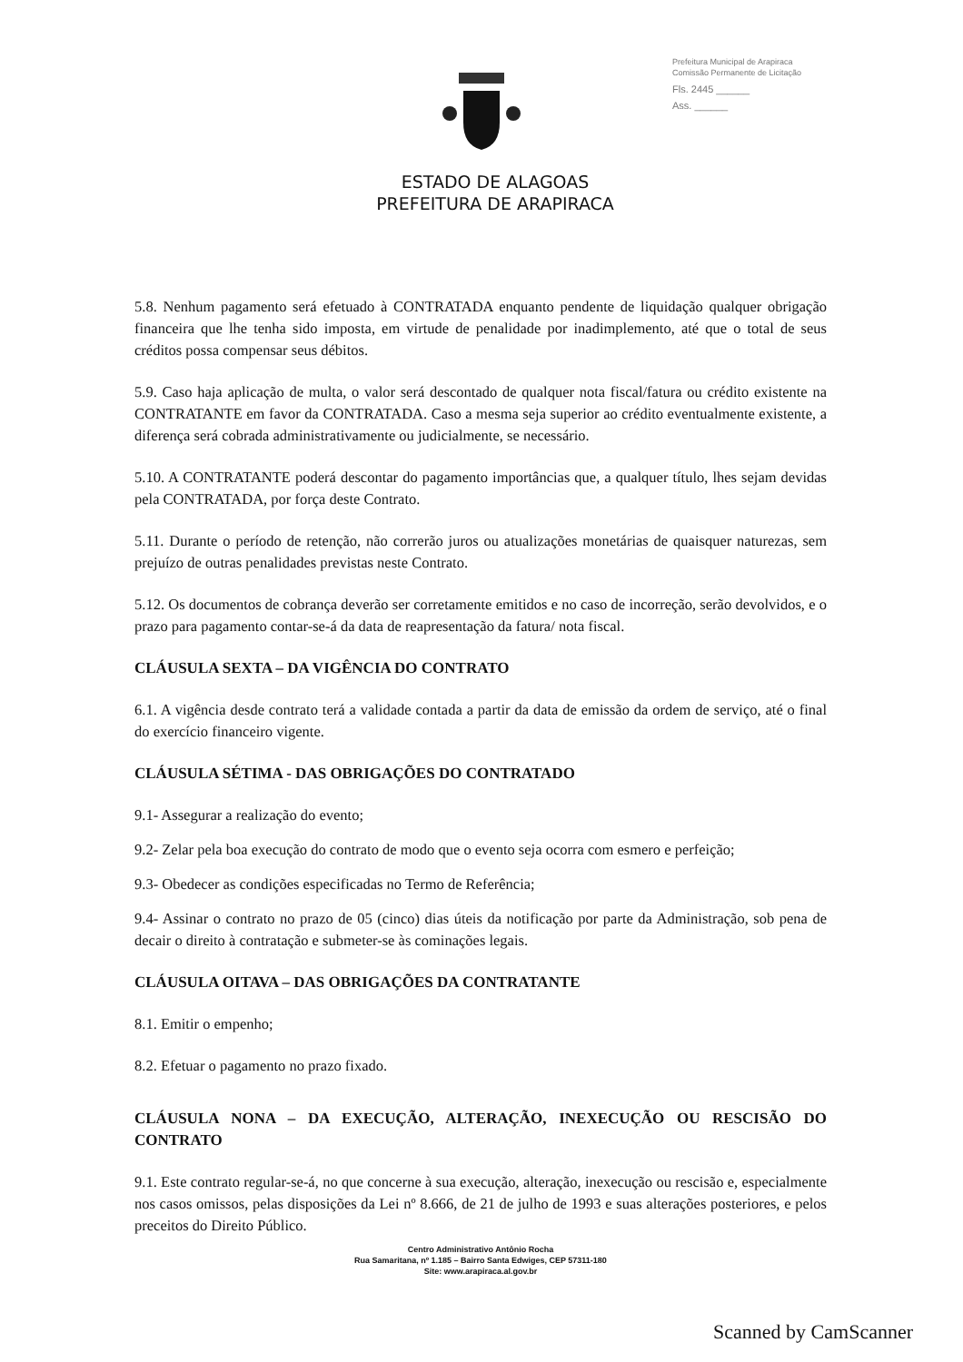Prefeitura Municipal de Arapiraca
Comissão Permanente de Licitação
Fls. 2445 ______
Ass. ______
ESTADO DE ALAGOAS
PREFEITURA DE ARAPIRACA
5.8. Nenhum pagamento será efetuado à CONTRATADA enquanto pendente de liquidação qualquer obrigação financeira que lhe tenha sido imposta, em virtude de penalidade por inadimplemento, até que o total de seus créditos possa compensar seus débitos.
5.9. Caso haja aplicação de multa, o valor será descontado de qualquer nota fiscal/fatura ou crédito existente na CONTRATANTE em favor da CONTRATADA. Caso a mesma seja superior ao crédito eventualmente existente, a diferença será cobrada administrativamente ou judicialmente, se necessário.
5.10. A CONTRATANTE poderá descontar do pagamento importâncias que, a qualquer título, lhes sejam devidas pela CONTRATADA, por força deste Contrato.
5.11. Durante o período de retenção, não correrão juros ou atualizações monetárias de quaisquer naturezas, sem prejuízo de outras penalidades previstas neste Contrato.
5.12. Os documentos de cobrança deverão ser corretamente emitidos e no caso de incorreção, serão devolvidos, e o prazo para pagamento contar-se-á da data de reapresentação da fatura/ nota fiscal.
CLÁUSULA SEXTA – DA VIGÊNCIA DO CONTRATO
6.1. A vigência desde contrato terá a validade contada a partir da data de emissão da ordem de serviço, até o final do exercício financeiro vigente.
CLÁUSULA SÉTIMA - DAS OBRIGAÇÕES DO CONTRATADO
9.1- Assegurar a realização do evento;
9.2- Zelar pela boa execução do contrato de modo que o evento seja ocorra com esmero e perfeição;
9.3- Obedecer as condições especificadas no Termo de Referência;
9.4- Assinar o contrato no prazo de 05 (cinco) dias úteis da notificação por parte da Administração, sob pena de decair o direito à contratação e submeter-se às cominações legais.
CLÁUSULA OITAVA – DAS OBRIGAÇÕES DA CONTRATANTE
8.1. Emitir o empenho;
8.2. Efetuar o pagamento no prazo fixado.
CLÁUSULA NONA – DA EXECUÇÃO, ALTERAÇÃO, INEXECUÇÃO OU RESCISÃO DO CONTRATO
9.1. Este contrato regular-se-á, no que concerne à sua execução, alteração, inexecução ou rescisão e, especialmente nos casos omissos, pelas disposições da Lei nº 8.666, de 21 de julho de 1993 e suas alterações posteriores, e pelos preceitos do Direito Público.
Centro Administrativo Antônio Rocha
Rua Samaritana, nº 1.185 – Bairro Santa Edwiges, CEP 57311-180
Site: www.arapiraca.al.gov.br
Scanned by CamScanner